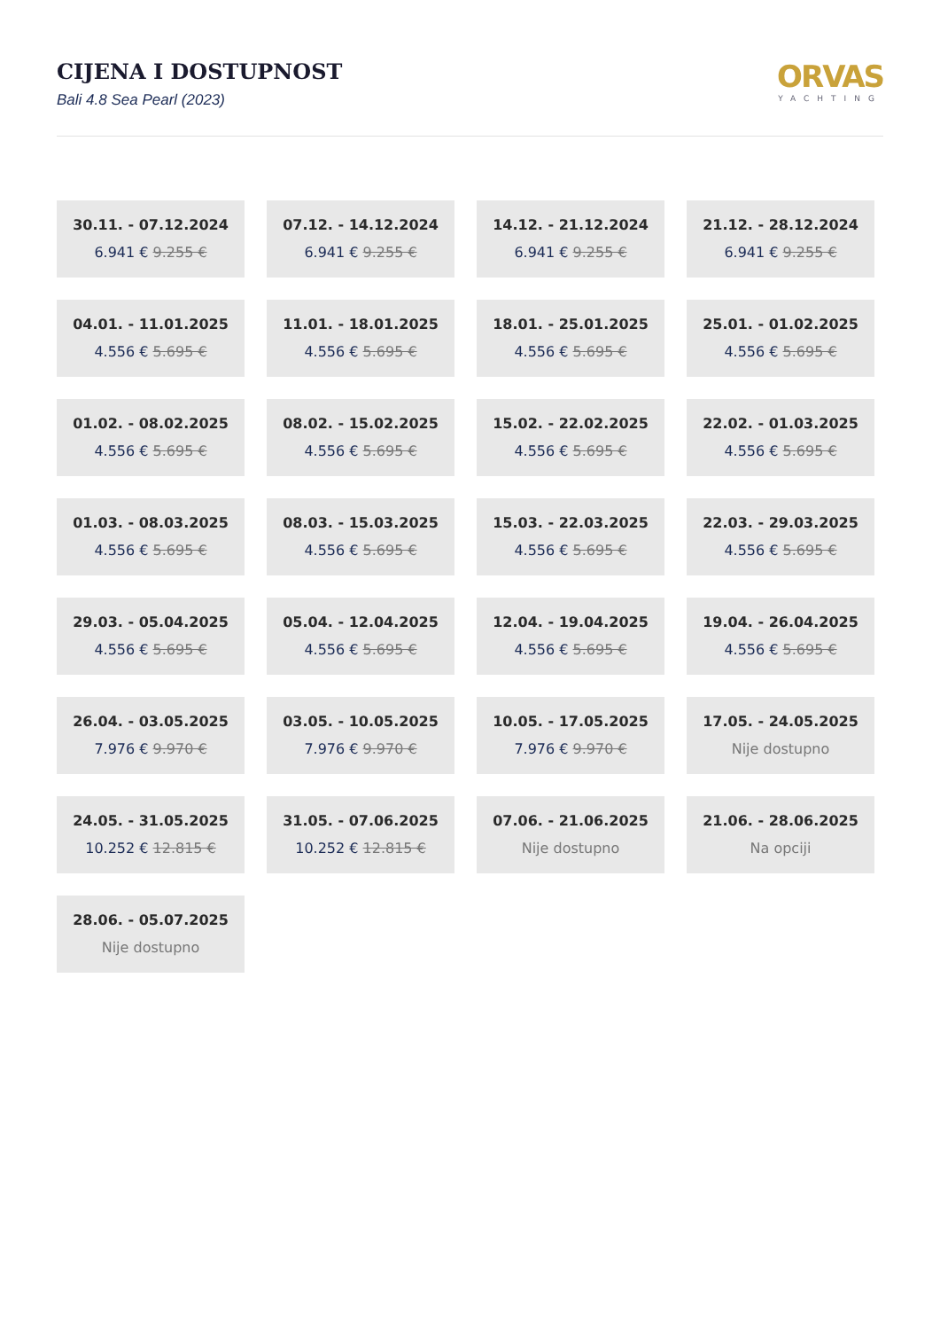CIJENA I DOSTUPNOST
Bali 4.8 Sea Pearl (2023)
ORVAS
YACHTING
30.11. - 07.12.2024
6.941 € 9.255 €
07.12. - 14.12.2024
6.941 € 9.255 €
14.12. - 21.12.2024
6.941 € 9.255 €
21.12. - 28.12.2024
6.941 € 9.255 €
04.01. - 11.01.2025
4.556 € 5.695 €
11.01. - 18.01.2025
4.556 € 5.695 €
18.01. - 25.01.2025
4.556 € 5.695 €
25.01. - 01.02.2025
4.556 € 5.695 €
01.02. - 08.02.2025
4.556 € 5.695 €
08.02. - 15.02.2025
4.556 € 5.695 €
15.02. - 22.02.2025
4.556 € 5.695 €
22.02. - 01.03.2025
4.556 € 5.695 €
01.03. - 08.03.2025
4.556 € 5.695 €
08.03. - 15.03.2025
4.556 € 5.695 €
15.03. - 22.03.2025
4.556 € 5.695 €
22.03. - 29.03.2025
4.556 € 5.695 €
29.03. - 05.04.2025
4.556 € 5.695 €
05.04. - 12.04.2025
4.556 € 5.695 €
12.04. - 19.04.2025
4.556 € 5.695 €
19.04. - 26.04.2025
4.556 € 5.695 €
26.04. - 03.05.2025
7.976 € 9.970 €
03.05. - 10.05.2025
7.976 € 9.970 €
10.05. - 17.05.2025
7.976 € 9.970 €
17.05. - 24.05.2025
Nije dostupno
24.05. - 31.05.2025
10.252 € 12.815 €
31.05. - 07.06.2025
10.252 € 12.815 €
07.06. - 21.06.2025
Nije dostupno
21.06. - 28.06.2025
Na opciji
28.06. - 05.07.2025
Nije dostupno